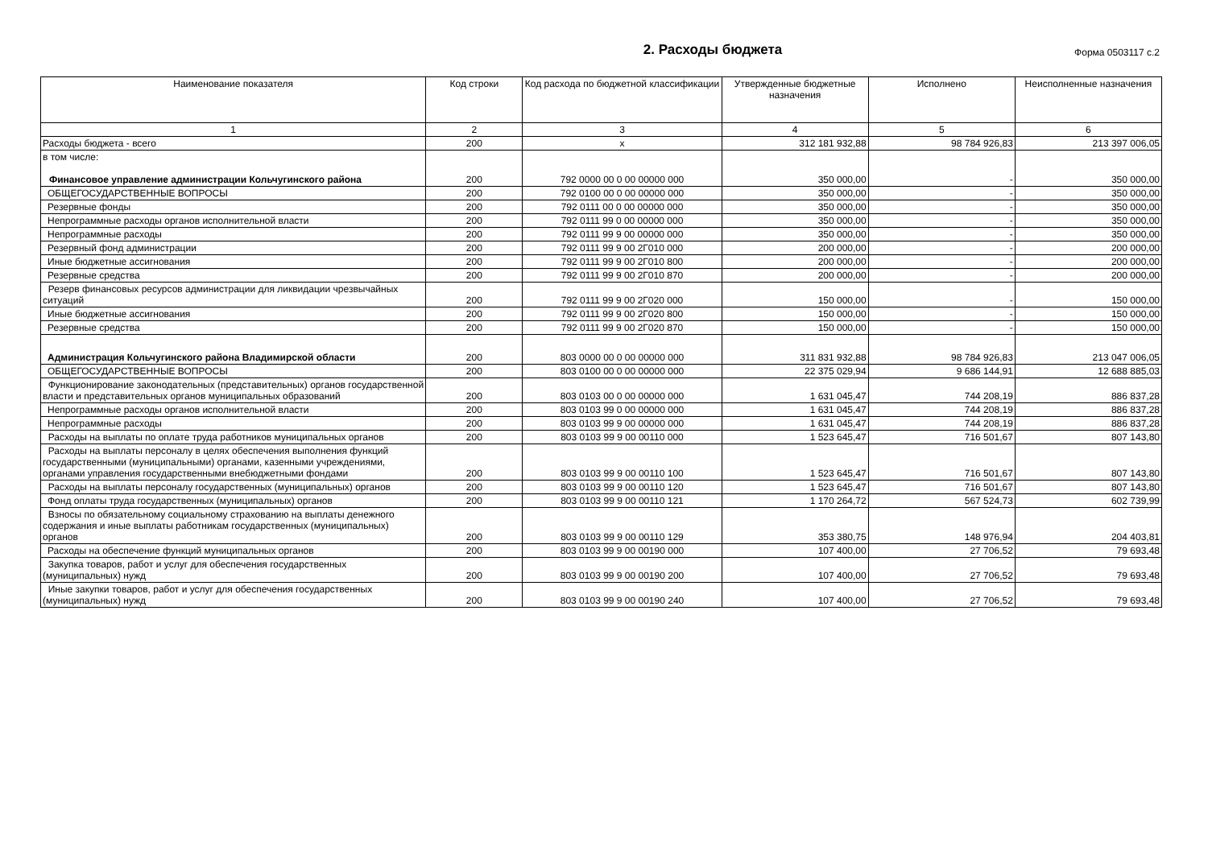2. Расходы бюджета
Форма 0503117 с.2
| Наименование показателя | Код строки | Код расхода по бюджетной классификации | Утвержденные бюджетные назначения | Исполнено | Неисполненные назначения |
| --- | --- | --- | --- | --- | --- |
| 1 | 2 | 3 | 4 | 5 | 6 |
| Расходы бюджета - всего | 200 | x | 312 181 932,88 | 98 784 926,83 | 213 397 006,05 |
| в том числе: Финансовое управление администрации Кольчугинского района | 200 | 792 0000 00 0 00 00000 000 | 350 000,00 | - | 350 000,00 |
| ОБЩЕГОСУДАРСТВЕННЫЕ ВОПРОСЫ | 200 | 792 0100 00 0 00 00000 000 | 350 000,00 | - | 350 000,00 |
| Резервные фонды | 200 | 792 0111 00 0 00 00000 000 | 350 000,00 | - | 350 000,00 |
| Непрограммные расходы органов исполнительной власти | 200 | 792 0111 99 0 00 00000 000 | 350 000,00 | - | 350 000,00 |
| Непрограммные расходы | 200 | 792 0111 99 9 00 00000 000 | 350 000,00 | - | 350 000,00 |
| Резервный фонд администрации | 200 | 792 0111 99 9 00 2Г010 000 | 200 000,00 | - | 200 000,00 |
| Иные бюджетные ассигнования | 200 | 792 0111 99 9 00 2Г010 800 | 200 000,00 | - | 200 000,00 |
| Резервные средства | 200 | 792 0111 99 9 00 2Г010 870 | 200 000,00 | - | 200 000,00 |
| Резерв финансовых ресурсов администрации для ликвидации чрезвычайных ситуаций | 200 | 792 0111 99 9 00 2Г020 000 | 150 000,00 | - | 150 000,00 |
| Иные бюджетные ассигнования | 200 | 792 0111 99 9 00 2Г020 800 | 150 000,00 | - | 150 000,00 |
| Резервные средства | 200 | 792 0111 99 9 00 2Г020 870 | 150 000,00 | - | 150 000,00 |
| Администрация Кольчугинского района Владимирской области | 200 | 803 0000 00 0 00 00000 000 | 311 831 932,88 | 98 784 926,83 | 213 047 006,05 |
| ОБЩЕГОСУДАРСТВЕННЫЕ ВОПРОСЫ | 200 | 803 0100 00 0 00 00000 000 | 22 375 029,94 | 9 686 144,91 | 12 688 885,03 |
| Функционирование законодательных (представительных) органов государственной власти и представительных органов муниципальных образований | 200 | 803 0103 00 0 00 00000 000 | 1 631 045,47 | 744 208,19 | 886 837,28 |
| Непрограммные расходы органов исполнительной власти | 200 | 803 0103 99 0 00 00000 000 | 1 631 045,47 | 744 208,19 | 886 837,28 |
| Непрограммные расходы | 200 | 803 0103 99 9 00 00000 000 | 1 631 045,47 | 744 208,19 | 886 837,28 |
| Расходы на выплаты по оплате труда работников муниципальных органов | 200 | 803 0103 99 9 00 00110 000 | 1 523 645,47 | 716 501,67 | 807 143,80 |
| Расходы на выплаты персоналу в целях обеспечения выполнения функций государственными (муниципальными) органами, казенными учреждениями, органами управления государственными внебюджетными фондами | 200 | 803 0103 99 9 00 00110 100 | 1 523 645,47 | 716 501,67 | 807 143,80 |
| Расходы на выплаты персоналу государственных (муниципальных) органов | 200 | 803 0103 99 9 00 00110 120 | 1 523 645,47 | 716 501,67 | 807 143,80 |
| Фонд оплаты труда государственных (муниципальных) органов | 200 | 803 0103 99 9 00 00110 121 | 1 170 264,72 | 567 524,73 | 602 739,99 |
| Взносы по обязательному социальному страхованию на выплаты денежного содержания и иные выплаты работникам государственных (муниципальных) органов | 200 | 803 0103 99 9 00 00110 129 | 353 380,75 | 148 976,94 | 204 403,81 |
| Расходы на обеспечение функций муниципальных органов | 200 | 803 0103 99 9 00 00190 000 | 107 400,00 | 27 706,52 | 79 693,48 |
| Закупка товаров, работ и услуг для обеспечения государственных (муниципальных) нужд | 200 | 803 0103 99 9 00 00190 200 | 107 400,00 | 27 706,52 | 79 693,48 |
| Иные закупки товаров, работ и услуг для обеспечения государственных (муниципальных) нужд | 200 | 803 0103 99 9 00 00190 240 | 107 400,00 | 27 706,52 | 79 693,48 |